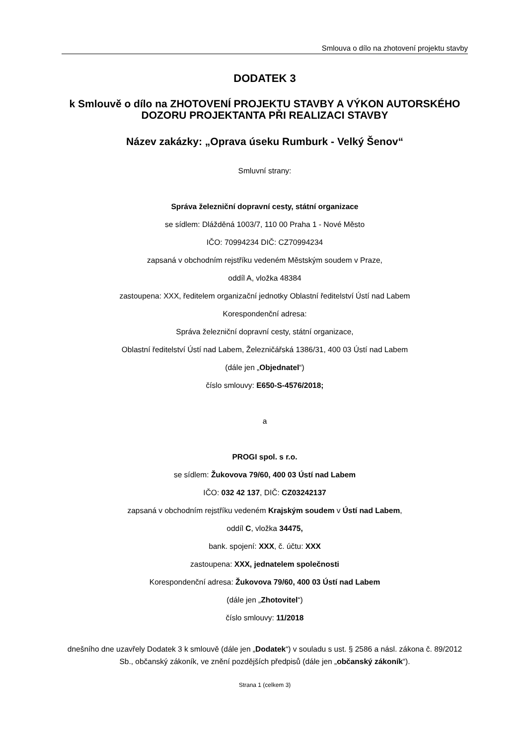Smlouva o dílo na zhotovení projektu stavby
DODATEK 3
k Smlouvě o dílo na ZHOTOVENÍ PROJEKTU STAVBY A VÝKON AUTORSKÉHO DOZORU PROJEKTANTA PŘI REALIZACI STAVBY
Název zakázky: „Oprava úseku Rumburk - Velký Šenov“
Smluvní strany:
Správa železniční dopravní cesty, státní organizace
se sídlem: Dlážděná 1003/7, 110 00 Praha 1 - Nové Město
IČO: 70994234 DIČ: CZ70994234
zapsaná v obchodním rejstříku vedeném Městským soudem v Praze,
oddíl A, vložka 48384
zastoupena: XXX, ředitelem organizační jednotky Oblastní ředitelství Ústí nad Labem
Korespondenční adresa:
Správa železniční dopravní cesty, státní organizace,
Oblastní ředitelství Ústí nad Labem, Železničářská 1386/31, 400 03 Ústí nad Labem
(dále jen „Objednatel“)
číslo smlouvy: E650-S-4576/2018;
a
PROGI spol. s r.o.
se sídlem: Žukovova 79/60, 400 03 Ústí nad Labem
IČO: 032 42 137, DIČ: CZ03242137
zapsaná v obchodním rejstříku vedeném Krajským soudem v Ústí nad Labem,
oddíl C, vložka 34475,
bank. spojení: XXX, č. účtu: XXX
zastoupena: XXX, jednatelem společnosti
Korespondenční adresa: Žukovova 79/60, 400 03 Ústí nad Labem
(dále jen „Zhotovitel“)
číslo smlouvy: 11/2018
dnešního dne uzavřely Dodatek 3 k smlouvě (dále jen „Dodatek“) v souladu s ust. § 2586 a násl. zákona č. 89/2012 Sb., občanský zákoník, ve znění pozdějších předpisů (dále jen „občanský zákoník“).
Strana 1 (celkem 3)